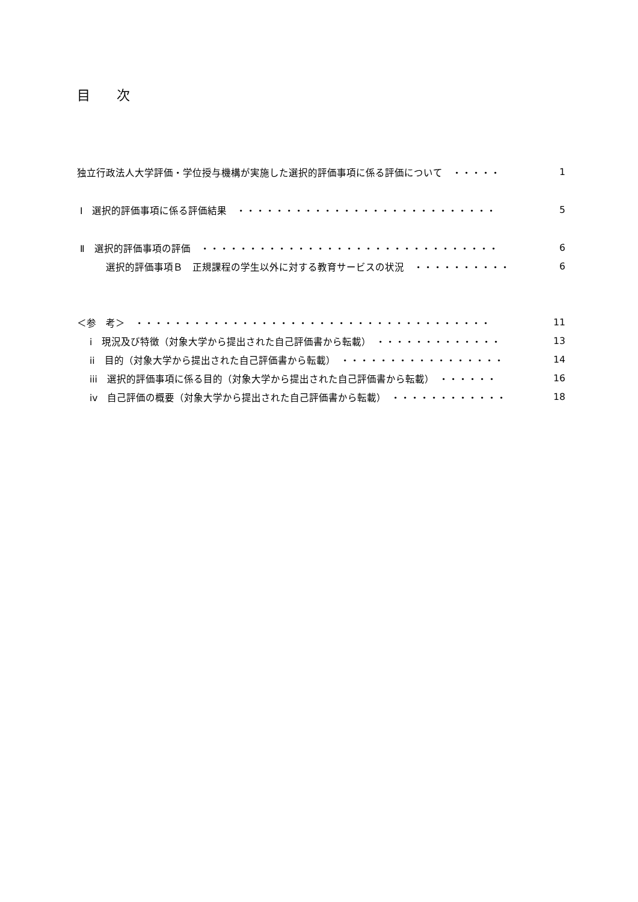目　　次
独立行政法人大学評価・学位授与機構が実施した選択的評価事項に係る評価について　・・・・・ 1
Ⅰ　選択的評価事項に係る評価結果　・・・・・・・・・・・・・・・・・・・・・・・・・・・ 5
Ⅱ　選択的評価事項の評価　・・・・・・・・・・・・・・・・・・・・・・・・・・・・・・・ 6
　　　選択的評価事項Ｂ　正規課程の学生以外に対する教育サービスの状況　・・・・・・・・・・ 6
＜参　考＞　・・・・・・・・・・・・・・・・・・・・・・・・・・・・・・・・・・・・・ 11
　 i　現況及び特徴（対象大学から提出された自己評価書から転載）　・・・・・・・・・・・・・ 13
　 ii　目的（対象大学から提出された自己評価書から転載）　・・・・・・・・・・・・・・・・・ 14
　 iii　選択的評価事項に係る目的（対象大学から提出された自己評価書から転載）　・・・・・・ 16
　 iv　自己評価の概要（対象大学から提出された自己評価書から転載）　・・・・・・・・・・・・ 18